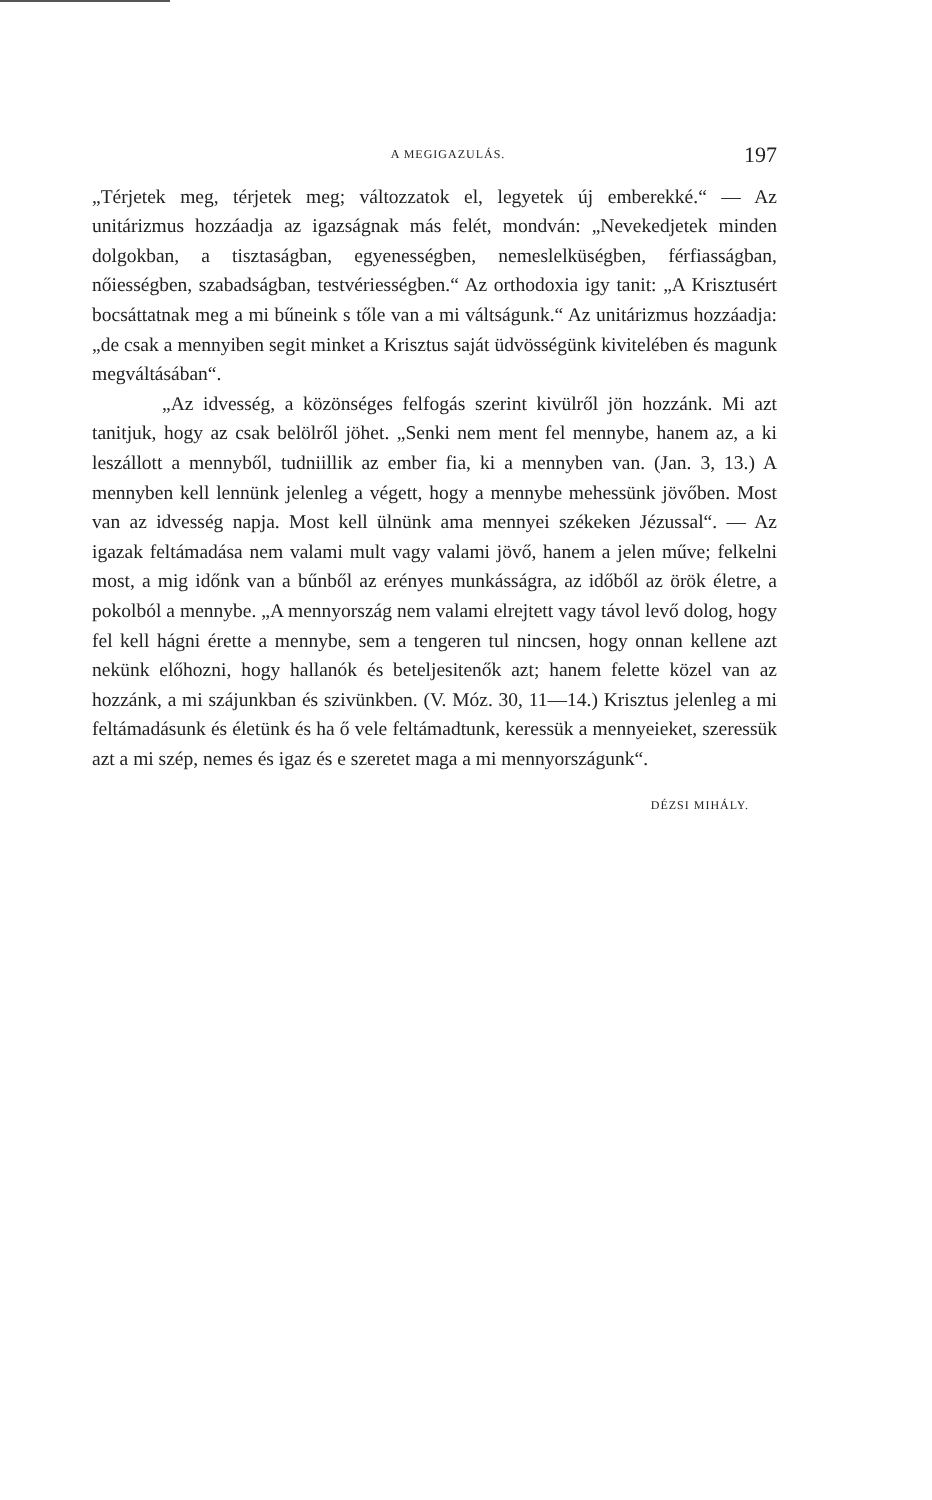A MEGIGAZULÁS. 197
„Térjetek meg, térjetek meg; változzatok el, legyetek új emberekké.“ — Az unitárizmus hozzáadja az igazságnak más felét, mondván: „Nevekedjetek minden dolgokban, a tisztaságban, egyenességben, nemeslelküségben, férfiasságban, nőiességben, szabadságban, testvériességben.“ Az orthodoxia igy tanit: „A Krisztusért bocsáttatnak meg a mi bűneink s tőle van a mi váltságunk.“ Az unitárizmus hozzáadja: „de csak a mennyiben segit minket a Krisztus saját üdvösségünk kivitelében és magunk megváltásában“.
„Az idvesség, a közönséges felfogás szerint kivülről jön hozzánk. Mi azt tanitjuk, hogy az csak belölről jöhet. „Senki nem ment fel mennybe, hanem az, a ki leszállott a mennyből, tudniillik az ember fia, ki a mennyben van. (Jan. 3, 13.) A mennyben kell lennünk jelenleg a végett, hogy a mennybe mehessünk jövőben. Most van az idvesség napja. Most kell ülnünk ama mennyei székeken Jézussal“. — Az igazak feltámadása nem valami mult vagy valami jövő, hanem a jelen műve; felkelni most, a mig időnk van a bűnből az erényes munkásságra, az időből az örök életre, a pokolból a mennybe. „A mennyország nem valami elrejtett vagy távol levő dolog, hogy fel kell hágni érette a mennybe, sem a tengeren tul nincsen, hogy onnan kellene azt nekünk előhozni, hogy hallanók és beteljesitenők azt; hanem felette közel van az hozzánk, a mi szájunkban és szivünkben. (V. Móz. 30, 11—14.) Krisztus jelenleg a mi feltámadásunk és életünk és ha ő vele feltámadtunk, keressük a mennyeieket, szeressük azt a mi szép, nemes és igaz és e szeretet maga a mi mennyországunk“.
DÉZSI MIHÁLY.